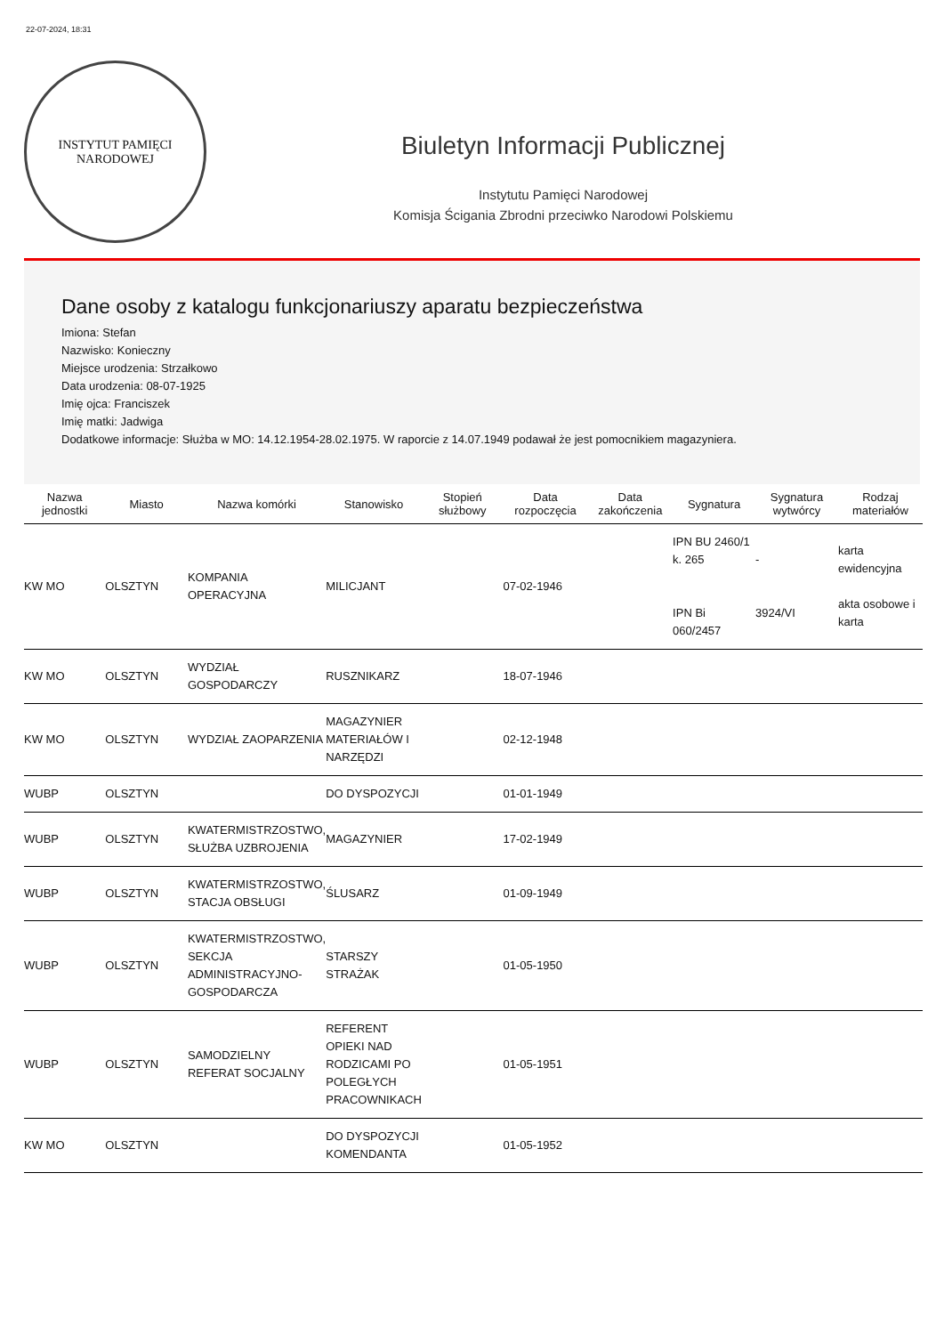22-07-2024, 18:31
INSTYTUT PAMIĘCI
NARODOWEJ
Biuletyn Informacji Publicznej
Instytutu Pamięci Narodowej
Komisja Ścigania Zbrodni przeciwko Narodowi Polskiemu
Dane osoby z katalogu funkcjonariuszy aparatu bezpieczeństwa
Imiona: Stefan
Nazwisko: Konieczny
Miejsce urodzenia: Strzałkowo
Data urodzenia: 08-07-1925
Imię ojca: Franciszek
Imię matki: Jadwiga
Dodatkowe informacje: Służba w MO: 14.12.1954-28.02.1975. W raporcie z 14.07.1949 podawał że jest pomocnikiem magazyniera.
| Nazwa jednostki | Miasto | Nazwa komórki | Stanowisko | Stopień służbowy | Data rozpoczęcia | Data zakończenia | Sygnatura | Sygnatura wytwórcy | Rodzaj materiałów |
| --- | --- | --- | --- | --- | --- | --- | --- | --- | --- |
| KW MO | OLSZTYN | KOMPANIA OPERACYJNA | MILICJANT | | 07-02-1946 | | IPN BU 2460/1 k. 265 IPN Bi 060/2457 | - 3924/VI | karta ewidencyjna akta osobowe i karta |
| KW MO | OLSZTYN | WYDZIAŁ GOSPODARCZY | RUSZNIKARZ | | 18-07-1946 | | | | |
| KW MO | OLSZTYN | WYDZIAŁ ZAOPARZENIA | MAGAZYNIER MATERIAŁÓW I NARZĘDZI | | 02-12-1948 | | | | |
| WUBP | OLSZTYN | | DO DYSPOZYCJI | | 01-01-1949 | | | | |
| WUBP | OLSZTYN | KWATERMISTRZOSTWO, SŁUŻBA UZBROJENIA | MAGAZYNIER | | 17-02-1949 | | | | |
| WUBP | OLSZTYN | KWATERMISTRZOSTWO, STACJA OBSŁUGI | ŚLUSARZ | | 01-09-1949 | | | | |
| WUBP | OLSZTYN | KWATERMISTRZOSTWO, SEKCJA ADMINISTRACYJNO-GOSPODARCZA | STARSZY STRAŻAK | | 01-05-1950 | | | | |
| WUBP | OLSZTYN | SAMODZIELNY REFERAT SOCJALNY | REFERENT OPIEKI NAD RODZICAMI PO POLEGŁYCH PRACOWNIKACH | | 01-05-1951 | | | | |
| KW MO | OLSZTYN | | DO DYSPOZYCJI KOMENDANTA | | 01-05-1952 | | | | |